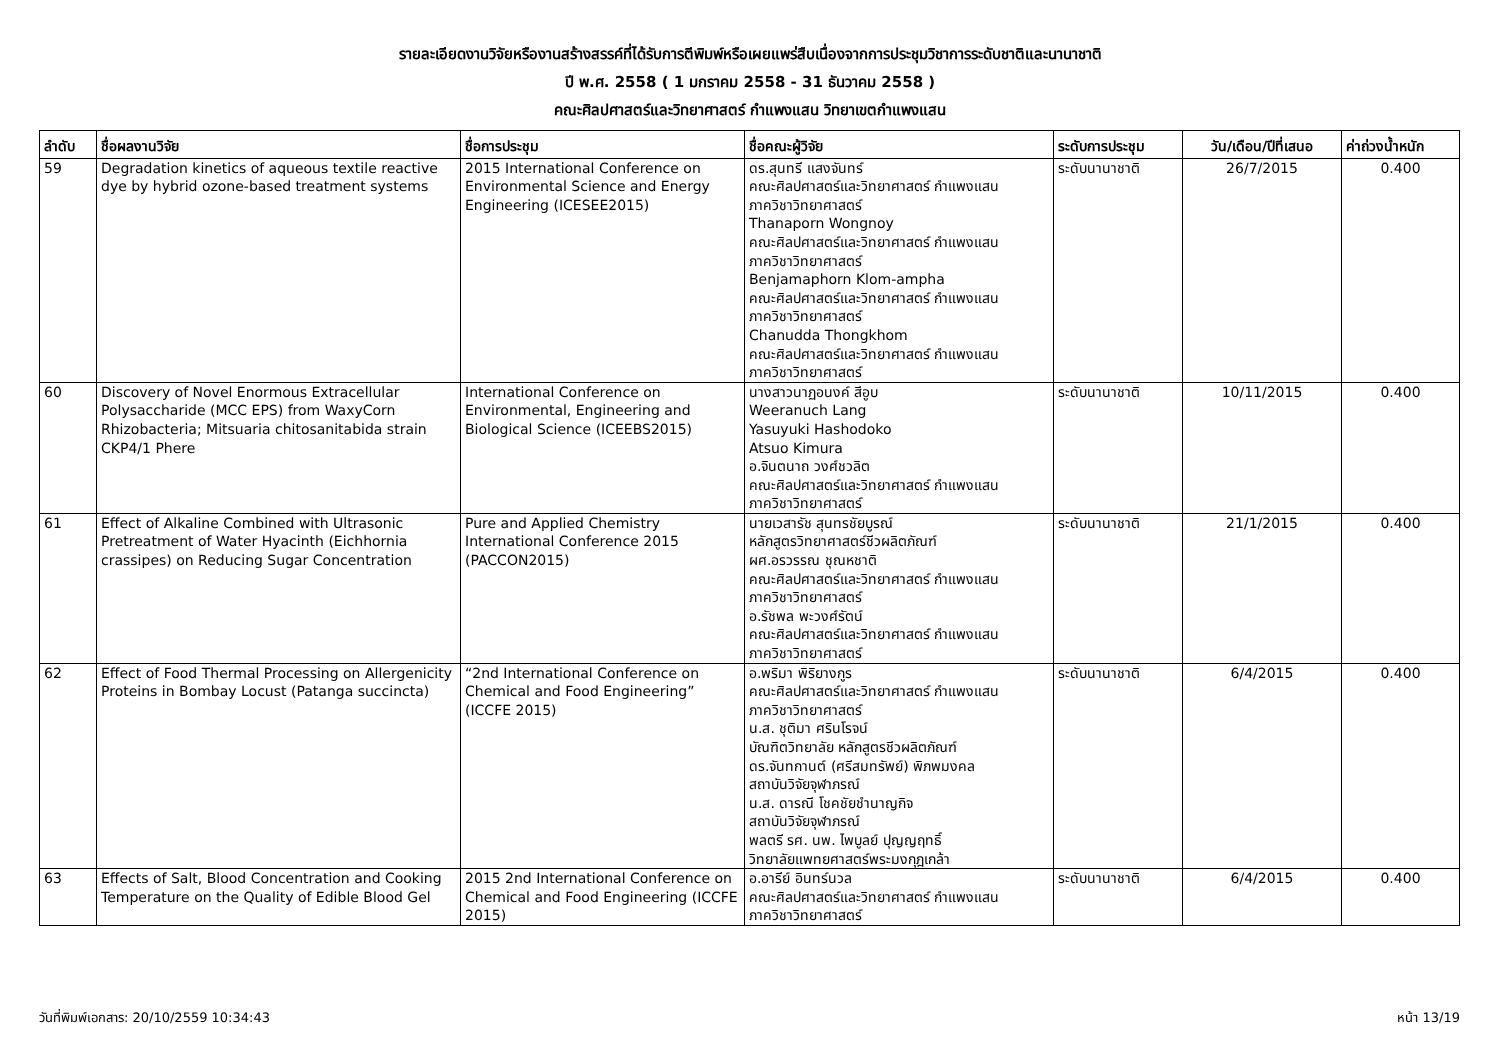รายละเอียดงานวิจัยหรืองานสร้างสรรค์ที่ได้รับการตีพิมพ์หรือเผยแพร่สืบเนื่องจากการประชุมวิชาการระดับชาติและนานาชาติ
ปี พ.ศ. 2558 ( 1 มกราคม 2558 - 31 ธันวาคม 2558 )
คณะศิลปศาสตร์และวิทยาศาสตร์ กำแพงแสน วิทยาเขตกำแพงแสน
| ลำดับ | ชื่อผลงานวิจัย | ชื่อการประชุม | ชื่อคณะผู้วิจัย | ระดับการประชุม | วัน/เดือน/ปีที่เสนอ | ค่าถ่วงน้ำหนัก |
| --- | --- | --- | --- | --- | --- | --- |
| 59 | Degradation kinetics of aqueous textile reactive dye by hybrid ozone-based treatment systems | 2015 International Conference on Environmental Science and Energy Engineering (ICESEE2015) | ดร.สุนทรี แสงจันทร์ คณะศิลปศาสตร์และวิทยาศาสตร์ กำแพงแสน ภาควิชาวิทยาศาสตร์ Thanaporn Wongnoy คณะศิลปศาสตร์และวิทยาศาสตร์ กำแพงแสน ภาควิชาวิทยาศาสตร์ Benjamaphorn Klom-ampha คณะศิลปศาสตร์และวิทยาศาสตร์ กำแพงแสน ภาควิชาวิทยาศาสตร์ Chanudda Thongkhom คณะศิลปศาสตร์และวิทยาศาสตร์ กำแพงแสน ภาควิชาวิทยาศาสตร์ | ระดับนานาชาติ | 26/7/2015 | 0.400 |
| 60 | Discovery of Novel Enormous Extracellular Polysaccharide (MCC EPS) from WaxyCorn Rhizobacteria; Mitsuaria chitosanitabida strain CKP4/1 Phere | International Conference on Environmental, Engineering and Biological Science (ICEEBS2015) | นางสาวนาฏอนงค์ สีอูบ Weeranuch Lang Yasuyuki Hashodoko Atsuo Kimura อ.จินตนาถ วงศ์ชวลิต คณะศิลปศาสตร์และวิทยาศาสตร์ กำแพงแสน ภาควิชาวิทยาศาสตร์ | ระดับนานาชาติ | 10/11/2015 | 0.400 |
| 61 | Effect of Alkaline Combined with Ultrasonic Pretreatment of Water Hyacinth (Eichhornia crassipes) on Reducing Sugar Concentration | Pure and Applied Chemistry International Conference 2015 (PACCON2015) | นายเวสารัช สุนทรชัยบูรณ์ หลักสูตรวิทยาศาสตร์ชีวผลิตภัณฑ์ ผศ.อรวรรณ ชุณหชาติ คณะศิลปศาสตร์และวิทยาศาสตร์ กำแพงแสน ภาควิชาวิทยาศาสตร์ อ.รัชพล พะวงศ์รัตน์ คณะศิลปศาสตร์และวิทยาศาสตร์ กำแพงแสน ภาควิชาวิทยาศาสตร์ | ระดับนานาชาติ | 21/1/2015 | 0.400 |
| 62 | Effect of Food Thermal Processing on Allergenicity Proteins in Bombay Locust (Patanga succincta) | “2nd International Conference on Chemical and Food Engineering” (ICCFE 2015) | อ.พริมา พิริยางกูร คณะศิลปศาสตร์และวิทยาศาสตร์ กำแพงแสน ภาควิชาวิทยาศาสตร์ น.ส. ชุติมา ศรินโรจน์ บัณฑิตวิทยาลัย หลักสูตรชีวผลิตภัณฑ์ ดร.จันทกานต์ (ศรีสมทรัพย์) พิภพมงคล สถาบันวิจัยจุฬาภรณ์ น.ส. ดารณี โชคชัยชำนาญกิจ สถาบันวิจัยจุฬาภรณ์ พลตรี รศ. นพ. ไพบูลย์ ปุญญฤทธิ์ วิทยาลัยแพทยศาสตร์พระมงกุฎเกล้า | ระดับนานาชาติ | 6/4/2015 | 0.400 |
| 63 | Effects of Salt, Blood Concentration and Cooking Temperature on the Quality of Edible Blood Gel | 2015 2nd International Conference on Chemical and Food Engineering (ICCFE 2015) | อ.อารีย์ อินทร์นวล คณะศิลปศาสตร์และวิทยาศาสตร์ กำแพงแสน ภาควิชาวิทยาศาสตร์ | ระดับนานาชาติ | 6/4/2015 | 0.400 |
วันที่พิมพ์เอกสาร: 20/10/2559 10:34:43 หน้า 13/19